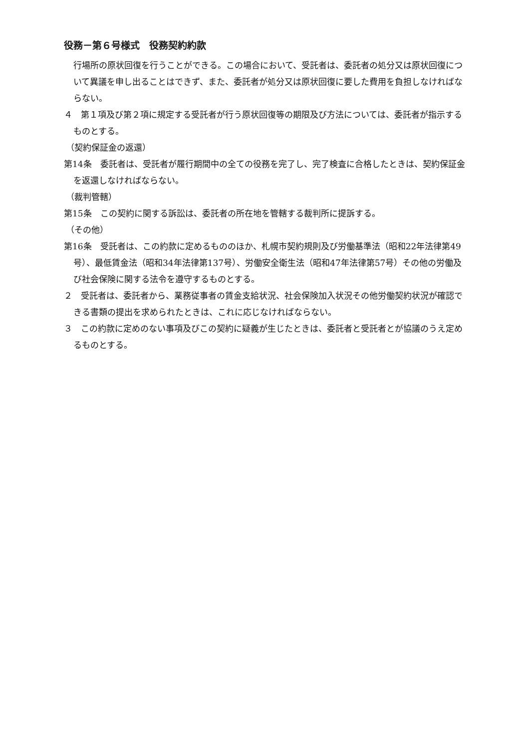役務－第６号様式　役務契約約款
行場所の原状回復を行うことができる。この場合において、受託者は、委託者の処分又は原状回復について異議を申し出ることはできず、また、委託者が処分又は原状回復に要した費用を負担しなければならない。
４　第１項及び第２項に規定する受託者が行う原状回復等の期限及び方法については、委託者が指示するものとする。
（契約保証金の返還）
第14条　委託者は、受託者が履行期間中の全ての役務を完了し、完了検査に合格したときは、契約保証金を返還しなければならない。
（裁判管轄）
第15条　この契約に関する訴訟は、委託者の所在地を管轄する裁判所に提訴する。
（その他）
第16条　受託者は、この約款に定めるもののほか、札幌市契約規則及び労働基準法（昭和22年法律第49号）、最低賃金法（昭和34年法律第137号）、労働安全衛生法（昭和47年法律第57号）その他の労働及び社会保険に関する法令を遵守するものとする。
２　受託者は、委託者から、業務従事者の賃金支給状況、社会保険加入状況その他労働契約状況が確認できる書類の提出を求められたときは、これに応じなければならない。
３　この約款に定めのない事項及びこの契約に疑義が生じたときは、委託者と受託者とが協議のうえ定めるものとする。